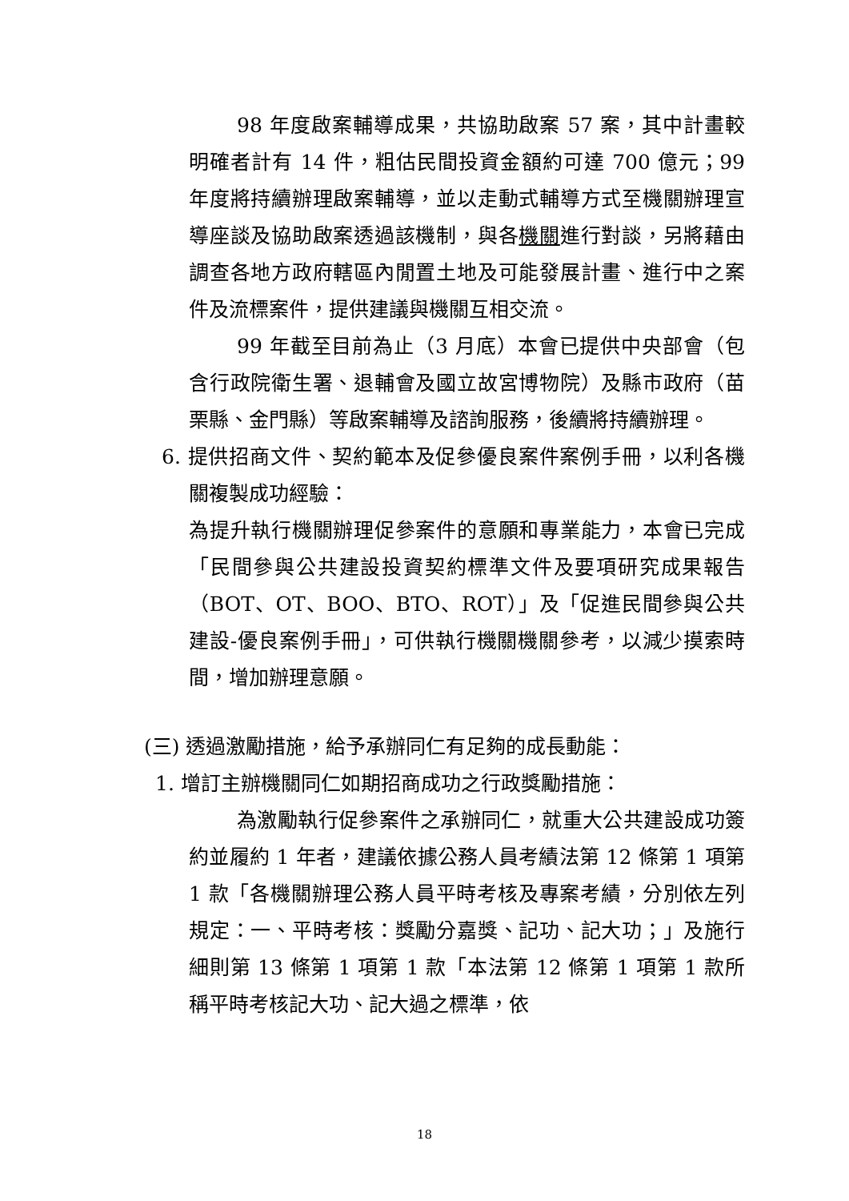98 年度啟案輔導成果，共協助啟案 57 案，其中計畫較明確者計有 14 件，粗估民間投資金額約可達 700 億元；99 年度將持續辦理啟案輔導，並以走動式輔導方式至機關辦理宣導座談及協助啟案透過該機制，與各機關進行對談，另將藉由調查各地方政府轄區內閒置土地及可能發展計畫、進行中之案件及流標案件，提供建議與機關互相交流。
99 年截至目前為止（3 月底）本會已提供中央部會（包含行政院衛生署、退輔會及國立故宮博物院）及縣市政府（苗栗縣、金門縣）等啟案輔導及諮詢服務，後續將持續辦理。
6. 提供招商文件、契約範本及促參優良案件案例手冊，以利各機關複製成功經驗：
為提升執行機關辦理促參案件的意願和專業能力，本會已完成「民間參與公共建設投資契約標準文件及要項研究成果報告（BOT、OT、BOO、BTO、ROT）」及「促進民間參與公共建設-優良案例手冊」，可供執行機關機關參考，以減少摸索時間，增加辦理意願。
(三) 透過激勵措施，給予承辦同仁有足夠的成長動能：
1. 增訂主辦機關同仁如期招商成功之行政獎勵措施：
為激勵執行促參案件之承辦同仁，就重大公共建設成功簽約並履約 1 年者，建議依據公務人員考績法第 12 條第 1 項第 1 款「各機關辦理公務人員平時考核及專案考績，分別依左列規定：一、平時考核：獎勵分嘉獎、記功、記大功；」及施行細則第 13 條第 1 項第 1 款「本法第 12 條第 1 項第 1 款所稱平時考核記大功、記大過之標準，依
18